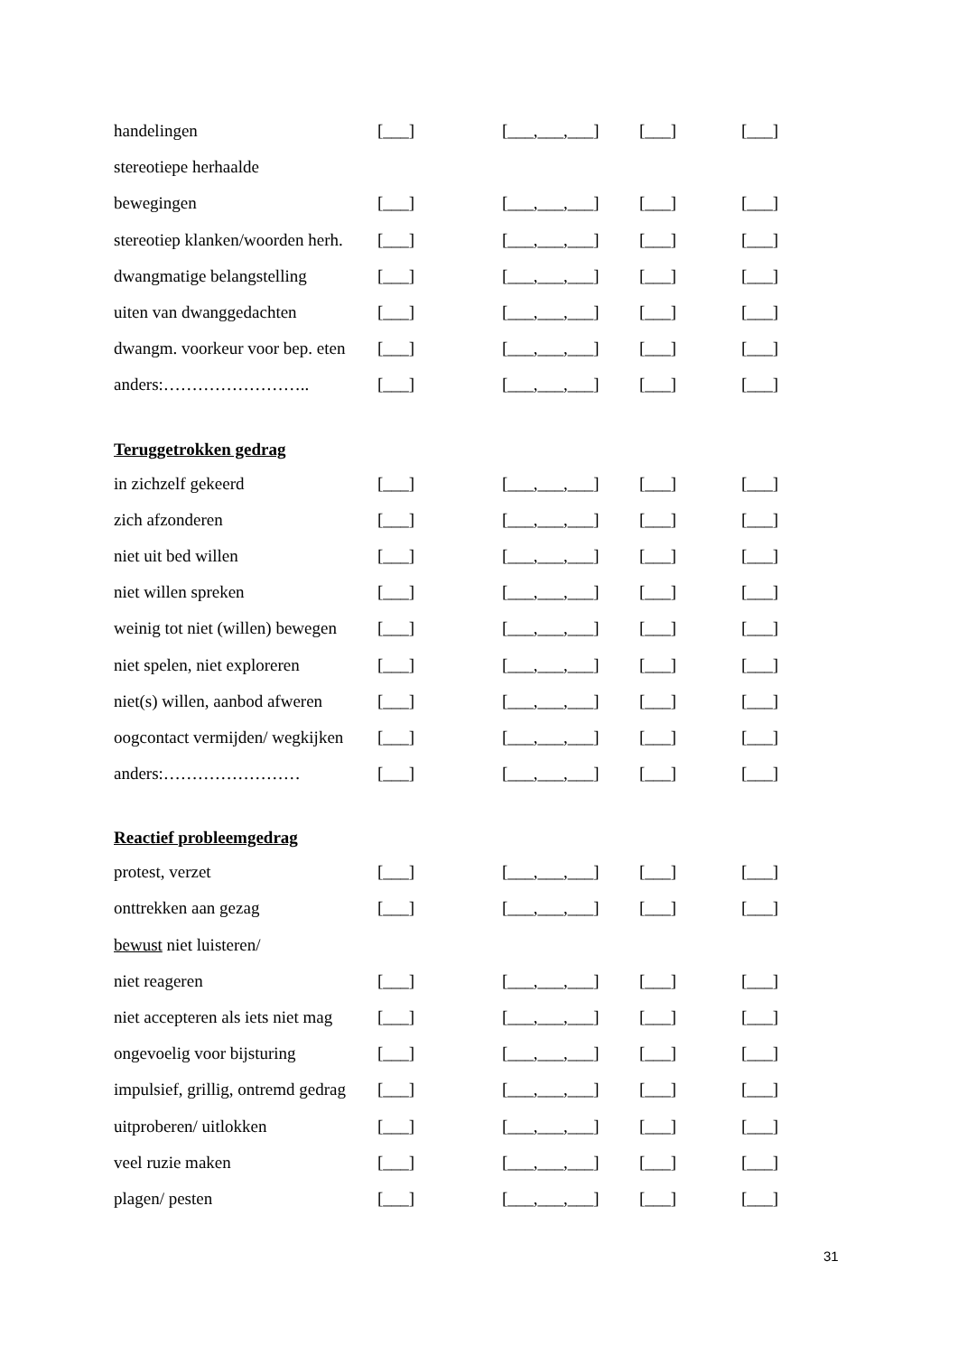| handelingen | [___] | [___,___,___] | [___] | [___] |
| stereotiepe herhaalde | | | | |
| bewegingen | [___] | [___,___,___] | [___] | [___] |
| stereotiep klanken/woorden herh. | [___] | [___,___,___] | [___] | [___] |
| dwangmatige belangstelling | [___] | [___,___,___] | [___] | [___] |
| uiten van dwanggedachten | [___] | [___,___,___] | [___] | [___] |
| dwangm. voorkeur voor bep. eten | [___] | [___,___,___] | [___] | [___] |
| anders:…………………….. | [___] | [___,___,___] | [___] | [___] |
Teruggetrokken gedrag
| in zichzelf gekeerd | [___] | [___,___,___] | [___] | [___] |
| zich afzonderen | [___] | [___,___,___] | [___] | [___] |
| niet uit bed willen | [___] | [___,___,___] | [___] | [___] |
| niet willen spreken | [___] | [___,___,___] | [___] | [___] |
| weinig tot niet (willen) bewegen | [___] | [___,___,___] | [___] | [___] |
| niet spelen, niet exploreren | [___] | [___,___,___] | [___] | [___] |
| niet(s) willen, aanbod afweren | [___] | [___,___,___] | [___] | [___] |
| oogcontact vermijden/ wegkijken | [___] | [___,___,___] | [___] | [___] |
| anders:…………………… | [___] | [___,___,___] | [___] | [___] |
Reactief probleemgedrag
| protest, verzet | [___] | [___,___,___] | [___] | [___] |
| onttrekken aan gezag | [___] | [___,___,___] | [___] | [___] |
| bewust niet luisteren/ | | | | |
| niet reageren | [___] | [___,___,___] | [___] | [___] |
| niet accepteren als iets niet mag | [___] | [___,___,___] | [___] | [___] |
| ongevoelig voor bijsturing | [___] | [___,___,___] | [___] | [___] |
| impulsief, grillig, ontremd gedrag | [___] | [___,___,___] | [___] | [___] |
| uitproberen/ uitlokken | [___] | [___,___,___] | [___] | [___] |
| veel ruzie maken | [___] | [___,___,___] | [___] | [___] |
| plagen/ pesten | [___] | [___,___,___] | [___] | [___] |
31